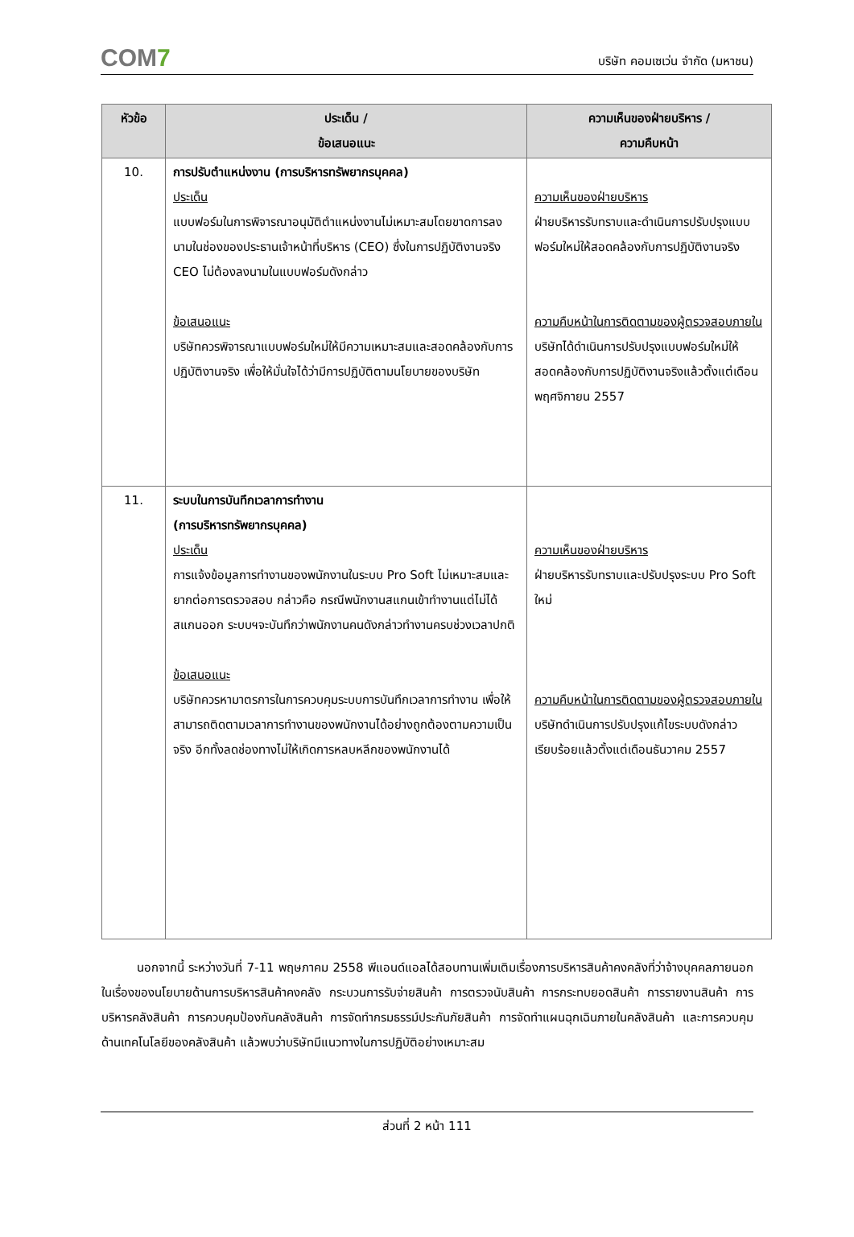COM7
บริษัท คอมเซเว่น จำกัด (มหาชน)
| หัวข้อ | ประเด็น / ข้อเสนอแนะ | ความเห็นของฝ่ายบริหาร / ความคืบหน้า |
| --- | --- | --- |
| 10. | การปรับตำแหน่งงาน (การบริหารทรัพยากรบุคคล) ประเด็น แบบฟอร์มในการพิจารณาอนุมัติตำแหน่งงานไม่เหมาะสมโดยขาดการลงนามในช่องของประธานเจ้าหน้าที่บริหาร (CEO) ซึ่งในการปฏิบัติงานจริง CEO ไม่ต้องลงนามในแบบฟอร์มดังกล่าว ข้อเสนอแนะ บริษัทควรพิจารณาแบบฟอร์มใหม่ให้มีความเหมาะสมและสอดคล้องกับการปฏิบัติงานจริง เพื่อให้มั่นใจได้ว่ามีการปฏิบัติตามนโยบายของบริษัท | ความเห็นของฝ่ายบริหาร ฝ่ายบริหารรับทราบและดำเนินการปรับปรุงแบบฟอร์มใหม่ให้สอดคล้องกับการปฏิบัติงานจริง ความคืบหน้าในการติดตามของผู้ตรวจสอบภายใน บริษัทได้ดำเนินการปรับปรุงแบบฟอร์มใหม่ให้สอดคล้องกับการปฏิบัติงานจริงแล้วตั้งแต่เดือนพฤศจิกายน 2557 |
| 11. | ระบบในการบันทึกเวลาการทำงาน (การบริหารทรัพยากรบุคคล) ประเด็น การแจ้งข้อมูลการทำงานของพนักงานในระบบ Pro Soft ไม่เหมาะสมและยากต่อการตรวจสอบ กล่าวคือ กรณีพนักงานสแกนเข้าทำงานแต่ไม่ได้สแกนออก ระบบฯจะบันทึกว่าพนักงานคนดังกล่าวทำงานครบช่วงเวลาปกติ ข้อเสนอแนะ บริษัทควรหามาตรการในการควบคุมระบบการบันทึกเวลาการทำงาน เพื่อให้สามารถติดตามเวลาการทำงานของพนักงานได้อย่างถูกต้องตามความเป็นจริง อีกทั้งลดช่องทางไม่ให้เกิดการหลบหลีกของพนักงานได้ | ความเห็นของฝ่ายบริหาร ฝ่ายบริหารรับทราบและปรับปรุงระบบ Pro Soft ใหม่ ความคืบหน้าในการติดตามของผู้ตรวจสอบภายใน บริษัทดำเนินการปรับปรุงแก้ไขระบบดังกล่าวเรียบร้อยแล้วตั้งแต่เดือนธันวาคม 2557 |
นอกจากนี้ ระหว่างวันที่ 7-11 พฤษภาคม 2558 พีแอนด์แอลได้สอบทานเพิ่มเติมเรื่องการบริหารสินค้าคงคลังที่ว่าจ้างบุคคลภายนอก ในเรื่องของนโยบายด้านการบริหารสินค้าคงคลัง กระบวนการรับจ่ายสินค้า การตรวจนับสินค้า การกระทบยอดสินค้า การรายงานสินค้า การบริหารคลังสินค้า การควบคุมป้องกันคลังสินค้า การจัดทำกรมธรรม์ประกันภัยสินค้า การจัดทำแผนฉุกเฉินภายในคลังสินค้า และการควบคุมด้านเทคโนโลยีของคลังสินค้า แล้วพบว่าบริษัทมีแนวทางในการปฏิบัติอย่างเหมาะสม
ส่วนที่ 2 หน้า 111